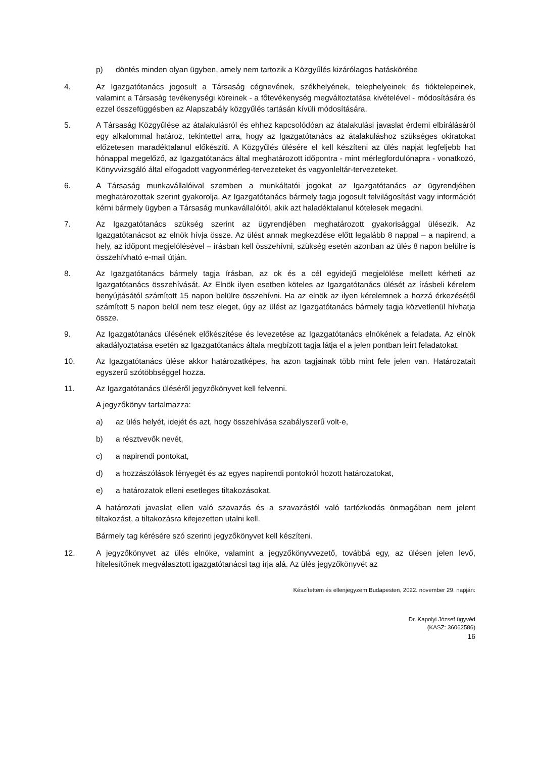p) döntés minden olyan ügyben, amely nem tartozik a Közgyűlés kizárólagos hatáskörébe
4. Az Igazgatótanács jogosult a Társaság cégnevének, székhelyének, telephelyeinek és fióktelepeinek, valamint a Társaság tevékenységi köreinek - a főtevékenység megváltoztatása kivételével - módosítására és ezzel összefüggésben az Alapszabály közgyűlés tartásán kívüli módosítására.
5. A Társaság Közgyűlése az átalakulásról és ehhez kapcsolódóan az átalakulási javaslat érdemi elbírálásáról egy alkalommal határoz, tekintettel arra, hogy az Igazgatótanács az átalakuláshoz szükséges okiratokat előzetesen maradéktalanul előkészíti. A Közgyűlés ülésére el kell készíteni az ülés napját legfeljebb hat hónappal megelőző, az Igazgatótanács által meghatározott időpontra - mint mérlegfordulónapra - vonatkozó, Könyvvizsgáló által elfogadott vagyonmérleg-tervezeteket és vagyonleltár-tervezeteket.
6. A Társaság munkavállalóival szemben a munkáltatói jogokat az Igazgatótanács az ügyrendjében meghatározottak szerint gyakorolja. Az Igazgatótanács bármely tagja jogosult felvilágosítást vagy információt kérni bármely ügyben a Társaság munkavállalóitól, akik azt haladéktalanul kötelesek megadni.
7. Az Igazgatótanács szükség szerint az ügyrendjében meghatározott gyakorisággal ülésezik. Az Igazgatótanácsot az elnök hívja össze. Az ülést annak megkezdése előtt legalább 8 nappal – a napirend, a hely, az időpont megjelölésével – írásban kell összehívni, szükség esetén azonban az ülés 8 napon belülre is összehívható e-mail útján.
8. Az Igazgatótanács bármely tagja írásban, az ok és a cél egyidejű megjelölése mellett kérheti az Igazgatótanács összehívását. Az Elnök ilyen esetben köteles az Igazgatótanács ülését az írásbeli kérelem benyújtásától számított 15 napon belülre összehívni. Ha az elnök az ilyen kérelemnek a hozzá érkezésétől számított 5 napon belül nem tesz eleget, úgy az ülést az Igazgatótanács bármely tagja közvetlenül hívhatja össze.
9. Az Igazgatótanács ülésének előkészítése és levezetése az Igazgatótanács elnökének a feladata. Az elnök akadályoztatása esetén az Igazgatótanács általa megbízott tagja látja el a jelen pontban leírt feladatokat.
10. Az Igazgatótanács ülése akkor határozatképes, ha azon tagjainak több mint fele jelen van. Határozatait egyszerű szótöbbséggel hozza.
11. Az Igazgatótanács üléséről jegyzőkönyvet kell felvenni.
A jegyzőkönyv tartalmazza:
a) az ülés helyét, idejét és azt, hogy összehívása szabályszerű volt-e,
b) a résztvevők nevét,
c) a napirendi pontokat,
d) a hozzászólások lényegét és az egyes napirendi pontokról hozott határozatokat,
e) a határozatok elleni esetleges tiltakozásokat.
A határozati javaslat ellen való szavazás és a szavazástól való tartózkodás önmagában nem jelent tiltakozást, a tiltakozásra kifejezetten utalni kell.
Bármely tag kérésére szó szerinti jegyzőkönyvet kell készíteni.
12. A jegyzőkönyvet az ülés elnöke, valamint a jegyzőkönyvvezető, továbbá egy, az ülésen jelen levő, hitelesítőnek megválasztott igazgatótanácsi tag írja alá. Az ülés jegyzőkönyvét az
Készítettem és ellenjegyzem Budapesten, 2022. november 29. napján:
Dr. Kapolyi József ügyvéd
(KASZ: 36062586)
16